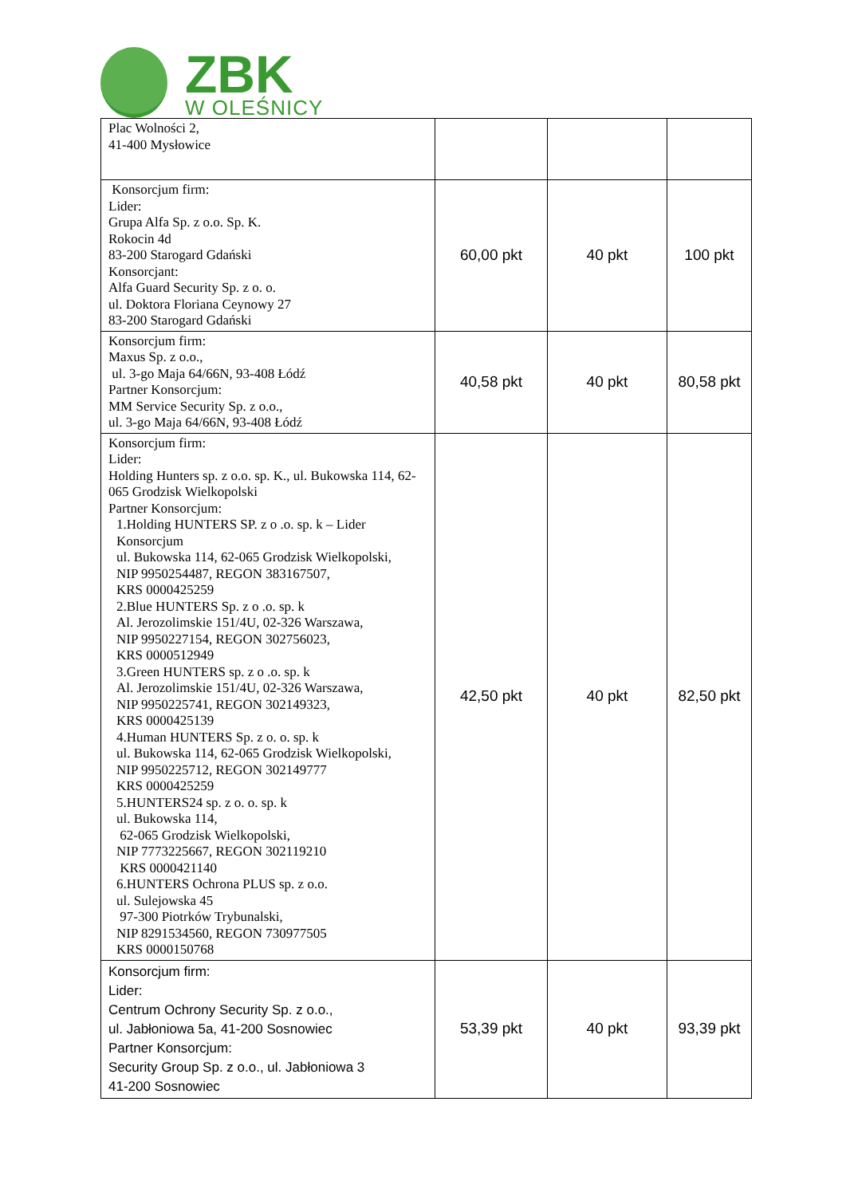ZBK
W OLEŚNICY
| Plac Wolności 2, 41-400 Mysłowice | | | |
| Konsorcjum firm: Lider: Grupa Alfa Sp. z o.o. Sp. K. Rokocin 4d 83-200 Starogard Gdański Konsorcjant: Alfa Guard Security Sp. z o. o. ul. Doktora Floriana Ceynowy 27 83-200 Starogard Gdański | 60,00 pkt | 40 pkt | 100 pkt |
| Konsorcjum firm: Maxus Sp. z o.o., ul. 3-go Maja 64/66N, 93-408 Łódź Partner Konsorcjum: MM Service Security Sp. z o.o., ul. 3-go Maja 64/66N, 93-408 Łódź | 40,58 pkt | 40 pkt | 80,58 pkt |
| Konsorcjum firm: Lider: Holding Hunters sp. z o.o. sp. K., ul. Bukowska 114, 62-065 Grodzisk Wielkopolski Partner Konsorcjum: 1.Holding HUNTERS SP. z o .o. sp. k – Lider Konsorcjum ul. Bukowska 114, 62-065 Grodzisk Wielkopolski, NIP 9950254487, REGON 383167507, KRS 0000425259 2.Blue HUNTERS Sp. z o .o. sp. k Al. Jerozolimskie 151/4U, 02-326 Warszawa, NIP 9950227154, REGON 302756023, KRS 0000512949 3.Green HUNTERS sp. z o .o. sp. k Al. Jerozolimskie 151/4U, 02-326 Warszawa, NIP 9950225741, REGON 302149323, KRS 0000425139 4.Human HUNTERS Sp. z o. o. sp. k ul. Bukowska 114, 62-065 Grodzisk Wielkopolski, NIP 9950225712, REGON 302149777 KRS 0000425259 5.HUNTERS24 sp. z o. o. sp. k ul. Bukowska 114, 62-065 Grodzisk Wielkopolski, NIP 7773225667, REGON 302119210 KRS 0000421140 6.HUNTERS Ochrona PLUS sp. z o.o. ul. Sulejowska 45 97-300 Piotrków Trybunalski, NIP 8291534560, REGON 730977505 KRS 0000150768 | 42,50 pkt | 40 pkt | 82,50 pkt |
| Konsorcjum firm: Lider: Centrum Ochrony Security Sp. z o.o., ul. Jabłoniowa 5a, 41-200 Sosnowiec Partner Konsorcjum: Security Group Sp. z o.o., ul. Jabłoniowa 3 41-200 Sosnowiec | 53,39 pkt | 40 pkt | 93,39 pkt |